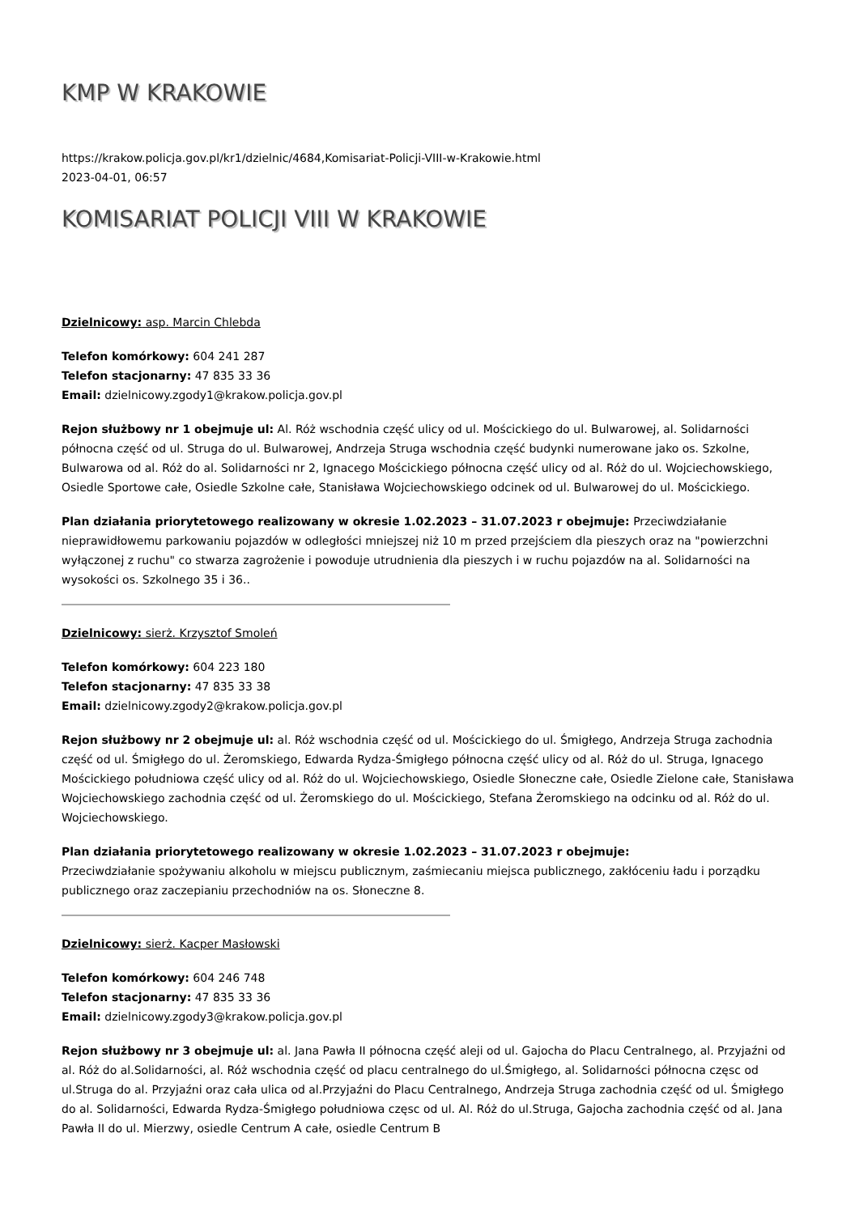KMP W KRAKOWIE
https://krakow.policja.gov.pl/kr1/dzielnic/4684,Komisariat-Policji-VIII-w-Krakowie.html
2023-04-01, 06:57
KOMISARIAT POLICJI VIII W KRAKOWIE
Dzielnicowy: asp. Marcin Chlebda
Telefon komórkowy: 604 241 287
Telefon stacjonarny: 47 835 33 36
Email: dzielnicowy.zgody1@krakow.policja.gov.pl
Rejon służbowy nr 1 obejmuje ul: Al. Róż wschodnia część ulicy od ul. Mościckiego do ul. Bulwarowej, al. Solidarności północna część od ul. Struga do ul. Bulwarowej, Andrzeja Struga wschodnia część budynki numerowane jako os. Szkolne, Bulwarowa od al. Róż do al. Solidarności nr 2, Ignacego Mościckiego północna część ulicy od al. Róż do ul. Wojciechowskiego, Osiedle Sportowe całe, Osiedle Szkolne całe, Stanisława Wojciechowskiego odcinek od ul. Bulwarowej do ul. Mościckiego.
Plan działania priorytetowego realizowany w okresie 1.02.2023 – 31.07.2023 r obejmuje: Przeciwdziałanie nieprawidłowemu parkowaniu pojazdów w odległości mniejszej niż 10 m przed przejściem dla pieszych oraz na "powierzchni wyłączonej z ruchu" co stwarza zagrożenie i powoduje utrudnienia dla pieszych i w ruchu pojazdów na al. Solidarności na wysokości os. Szkolnego 35 i 36..
Dzielnicowy: sierż. Krzysztof Smoleń
Telefon komórkowy: 604 223 180
Telefon stacjonarny: 47 835 33 38
Email: dzielnicowy.zgody2@krakow.policja.gov.pl
Rejon służbowy nr 2 obejmuje ul: al. Róż wschodnia część od ul. Mościckiego do ul. Śmigłego, Andrzeja Struga zachodnia część od ul. Śmigłego do ul. Żeromskiego, Edwarda Rydza-Śmigłego północna część ulicy od al. Róż do ul. Struga, Ignacego Mościckiego południowa część ulicy od al. Róż do ul. Wojciechowskiego, Osiedle Słoneczne całe, Osiedle Zielone całe, Stanisława Wojciechowskiego zachodnia część od ul. Żeromskiego do ul. Mościckiego, Stefana Żeromskiego na odcinku od al. Róż do ul. Wojciechowskiego.
Plan działania priorytetowego realizowany w okresie 1.02.2023 – 31.07.2023 r obejmuje:
Przeciwdziałanie spożywaniu alkoholu w miejscu publicznym, zaśmiecaniu miejsca publicznego, zakłóceniu ładu i porządku publicznego oraz zaczepianiu przechodniów na os. Słoneczne 8.
Dzielnicowy: sierż. Kacper Masłowski
Telefon komórkowy: 604 246 748
Telefon stacjonarny: 47 835 33 36
Email: dzielnicowy.zgody3@krakow.policja.gov.pl
Rejon służbowy nr 3 obejmuje ul: al. Jana Pawła II północna część aleji od ul. Gajocha do Placu Centralnego, al. Przyjaźni od al. Róż do al.Solidarności, al. Róż wschodnia część od placu centralnego do ul.Śmigłego, al. Solidarności północna częsc od ul.Struga do al. Przyjaźni oraz cała ulica od al.Przyjaźni do Placu Centralnego, Andrzeja Struga zachodnia część od ul. Śmigłego do al. Solidarności, Edwarda Rydza-Śmigłego południowa częsc od ul. Al. Róż do ul.Struga, Gajocha zachodnia część od al. Jana Pawła II do ul. Mierzwy, osiedle Centrum A całe, osiedle Centrum B